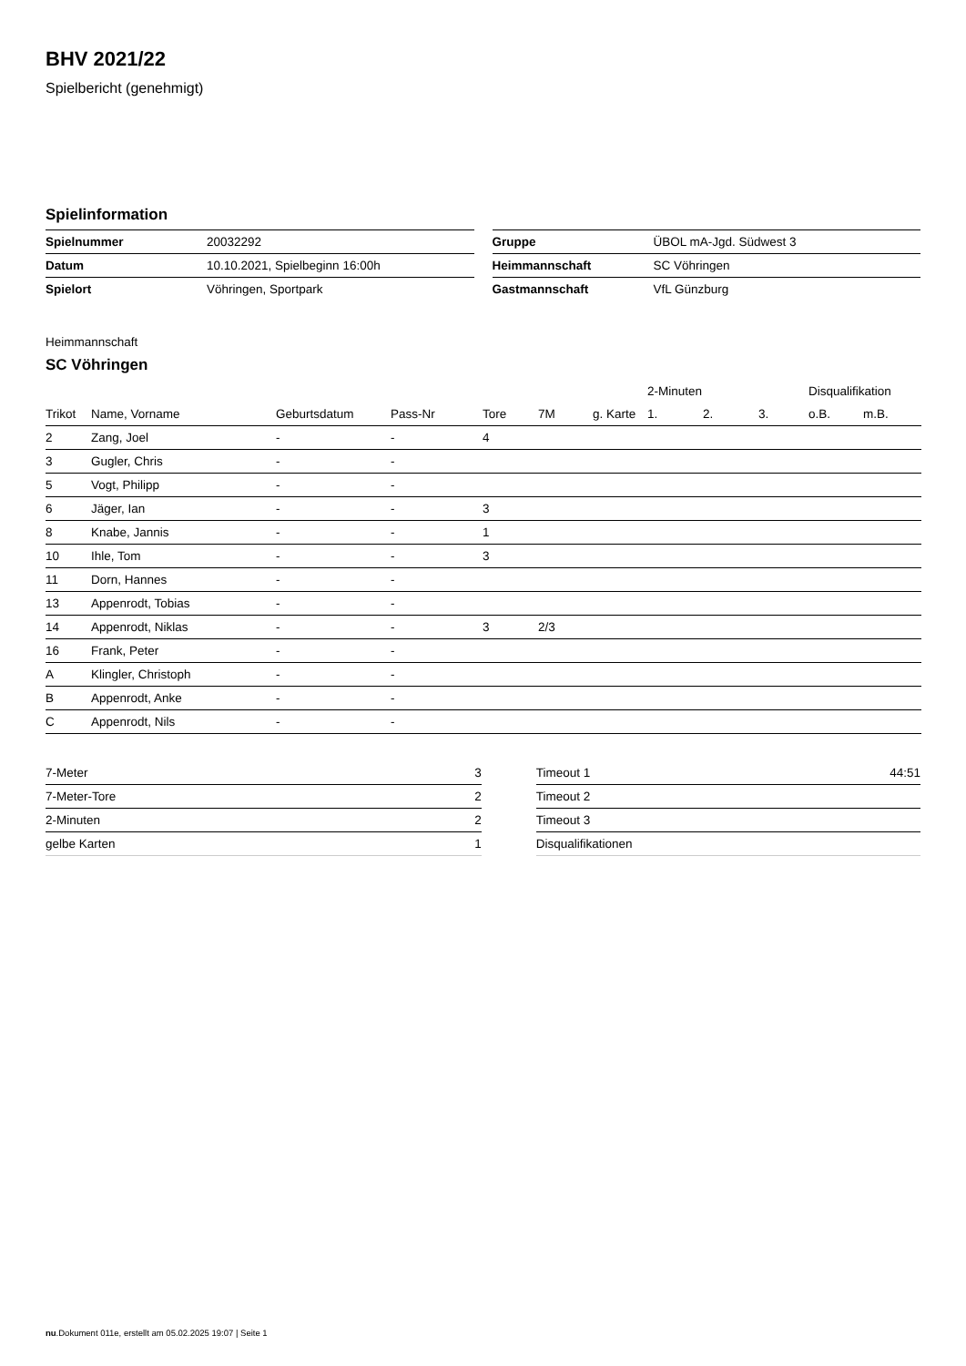BHV 2021/22
Spielbericht (genehmigt)
Spielinformation
| Spielnummer | 20032292 |
| Datum | 10.10.2021, Spielbeginn 16:00h |
| Spielort | Vöhringen, Sportpark |
| Gruppe | ÜBOL mA-Jgd. Südwest 3 |
| Heimmannschaft | SC Vöhringen |
| Gastmannschaft | VfL Günzburg |
Heimmannschaft
SC Vöhringen
| | | | | | | | 2-Minuten | | | Disqualifikation | |
| --- | --- | --- | --- | --- | --- | --- | --- | --- | --- | --- | --- |
| Trikot | Name, Vorname | Geburtsdatum | Pass-Nr | Tore | 7M | g. Karte | 1. | 2. | 3. | o.B. | m.B. |
| 2 | Zang, Joel | - | - | 4 | | | | | | | |
| 3 | Gugler, Chris | - | - | | | | | | | | |
| 5 | Vogt, Philipp | - | - | | | | | | | | |
| 6 | Jäger, Ian | - | - | 3 | | | | | | | |
| 8 | Knabe, Jannis | - | - | 1 | | | | | | | |
| 10 | Ihle, Tom | - | - | 3 | | | | | | | |
| 11 | Dorn, Hannes | - | - | | | | | | | | |
| 13 | Appenrodt, Tobias | - | - | | | | | | | | |
| 14 | Appenrodt, Niklas | - | - | 3 | 2/3 | | | | | | |
| 16 | Frank, Peter | - | - | | | | | | | | |
| A | Klingler, Christoph | - | - | | | | | | | | |
| B | Appenrodt, Anke | - | - | | | | | | | | |
| C | Appenrodt, Nils | - | - | | | | | | | | |
| 7-Meter | 3 |
| 7-Meter-Tore | 2 |
| 2-Minuten | 2 |
| gelbe Karten | 1 |
| Timeout 1 | 44:51 |
| Timeout 2 | |
| Timeout 3 | |
| Disqualifikationen | |
nu.Dokument 011e, erstellt am 05.02.2025 19:07 | Seite 1